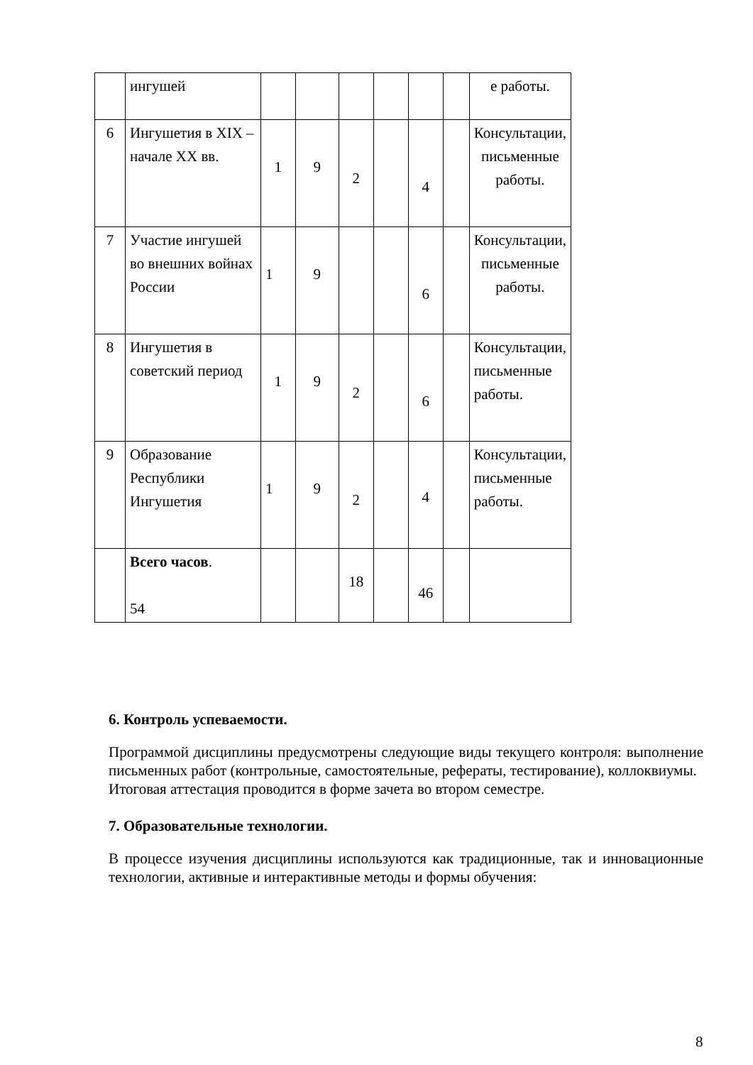| | ингушей | | | | | | | е работы. |
| 6 | Ингушетия в XIX – начале XX вв. | 1 | 9 | 2 | | 4 | | Консультации, письменные работы. |
| 7 | Участие ингушей во внешних войнах России | 1 | 9 | | | 6 | | Консультации, письменные работы. |
| 8 | Ингушетия в советский период | 1 | 9 | 2 | | 6 | | Консультации, письменные работы. |
| 9 | Образование Республики Ингушетия | 1 | 9 | 2 | | 4 | | Консультации, письменные работы. |
| | Всего часов . 54 | | | 18 | | 46 | | |
6. Контроль успеваемости.
Программой дисциплины предусмотрены следующие виды текущего контроля: выполнение письменных работ (контрольные, самостоятельные, рефераты, тестирование), коллоквиумы.
Итоговая аттестация проводится в форме зачета во втором семестре.
7. Образовательные технологии.
В процессе изучения дисциплины используются как традиционные, так и инновационные технологии, активные и интерактивные методы и формы обучения:
8